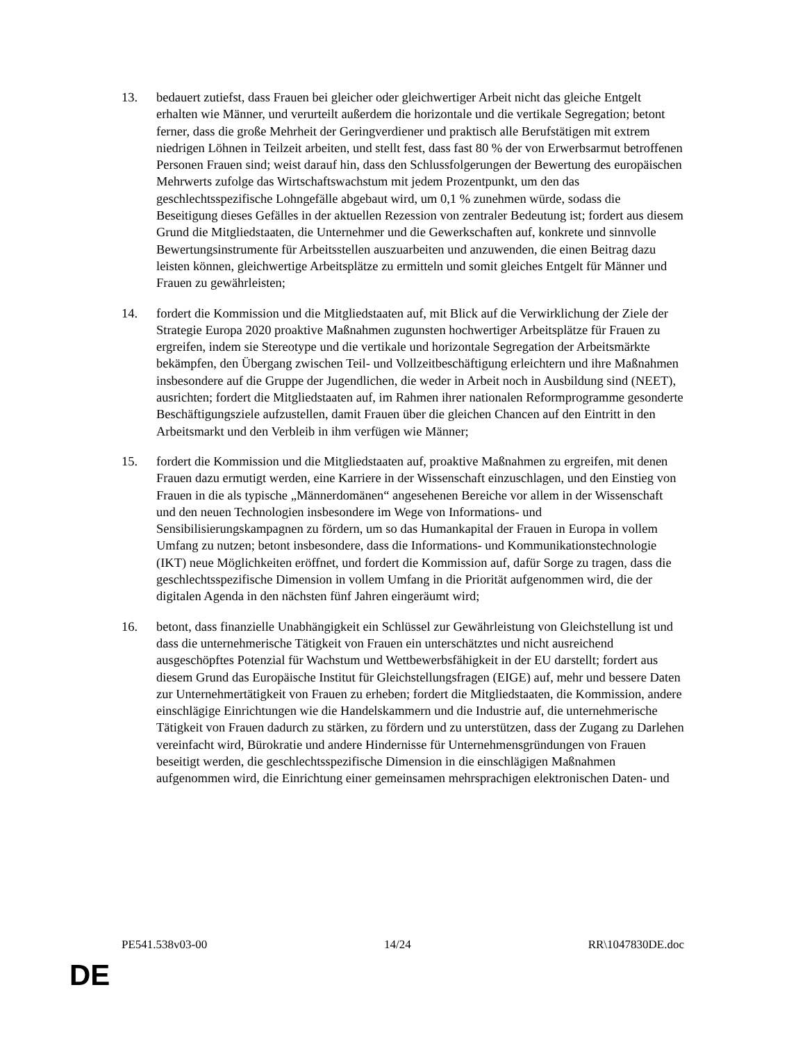13. bedauert zutiefst, dass Frauen bei gleicher oder gleichwertiger Arbeit nicht das gleiche Entgelt erhalten wie Männer, und verurteilt außerdem die horizontale und die vertikale Segregation; betont ferner, dass die große Mehrheit der Geringverdiener und praktisch alle Berufstätigen mit extrem niedrigen Löhnen in Teilzeit arbeiten, und stellt fest, dass fast 80 % der von Erwerbsarmut betroffenen Personen Frauen sind; weist darauf hin, dass den Schlussfolgerungen der Bewertung des europäischen Mehrwerts zufolge das Wirtschaftswachstum mit jedem Prozentpunkt, um den das geschlechtsspezifische Lohngefälle abgebaut wird, um 0,1 % zunehmen würde, sodass die Beseitigung dieses Gefälles in der aktuellen Rezession von zentraler Bedeutung ist; fordert aus diesem Grund die Mitgliedstaaten, die Unternehmer und die Gewerkschaften auf, konkrete und sinnvolle Bewertungsinstrumente für Arbeitsstellen auszuarbeiten und anzuwenden, die einen Beitrag dazu leisten können, gleichwertige Arbeitsplätze zu ermitteln und somit gleiches Entgelt für Männer und Frauen zu gewährleisten;
14. fordert die Kommission und die Mitgliedstaaten auf, mit Blick auf die Verwirklichung der Ziele der Strategie Europa 2020 proaktive Maßnahmen zugunsten hochwertiger Arbeitsplätze für Frauen zu ergreifen, indem sie Stereotype und die vertikale und horizontale Segregation der Arbeitsmärkte bekämpfen, den Übergang zwischen Teil- und Vollzeitbeschäftigung erleichtern und ihre Maßnahmen insbesondere auf die Gruppe der Jugendlichen, die weder in Arbeit noch in Ausbildung sind (NEET), ausrichten; fordert die Mitgliedstaaten auf, im Rahmen ihrer nationalen Reformprogramme gesonderte Beschäftigungsziele aufzustellen, damit Frauen über die gleichen Chancen auf den Eintritt in den Arbeitsmarkt und den Verbleib in ihm verfügen wie Männer;
15. fordert die Kommission und die Mitgliedstaaten auf, proaktive Maßnahmen zu ergreifen, mit denen Frauen dazu ermutigt werden, eine Karriere in der Wissenschaft einzuschlagen, und den Einstieg von Frauen in die als typische „Männerdomänen“ angesehenen Bereiche vor allem in der Wissenschaft und den neuen Technologien insbesondere im Wege von Informations- und Sensibilisierungskampagnen zu fördern, um so das Humankapital der Frauen in Europa in vollem Umfang zu nutzen; betont insbesondere, dass die Informations- und Kommunikationstechnologie (IKT) neue Möglichkeiten eröffnet, und fordert die Kommission auf, dafür Sorge zu tragen, dass die geschlechtsspezifische Dimension in vollem Umfang in die Priorität aufgenommen wird, die der digitalen Agenda in den nächsten fünf Jahren eingeräumt wird;
16. betont, dass finanzielle Unabhängigkeit ein Schlüssel zur Gewährleistung von Gleichstellung ist und dass die unternehmerische Tätigkeit von Frauen ein unterschätztes und nicht ausreichend ausgeschöpftes Potenzial für Wachstum und Wettbewerbsfähigkeit in der EU darstellt; fordert aus diesem Grund das Europäische Institut für Gleichstellungsfragen (EIGE) auf, mehr und bessere Daten zur Unternehmertätigkeit von Frauen zu erheben; fordert die Mitgliedstaaten, die Kommission, andere einschlägige Einrichtungen wie die Handelskammern und die Industrie auf, die unternehmerische Tätigkeit von Frauen dadurch zu stärken, zu fördern und zu unterstützen, dass der Zugang zu Darlehen vereinfacht wird, Bürokratie und andere Hindernisse für Unternehmensgründungen von Frauen beseitigt werden, die geschlechtsspezifische Dimension in die einschlägigen Maßnahmen aufgenommen wird, die Einrichtung einer gemeinsamen mehrsprachigen elektronischen Daten- und
PE541.538v03-00 14/24 RR\1047830DE.doc
DE